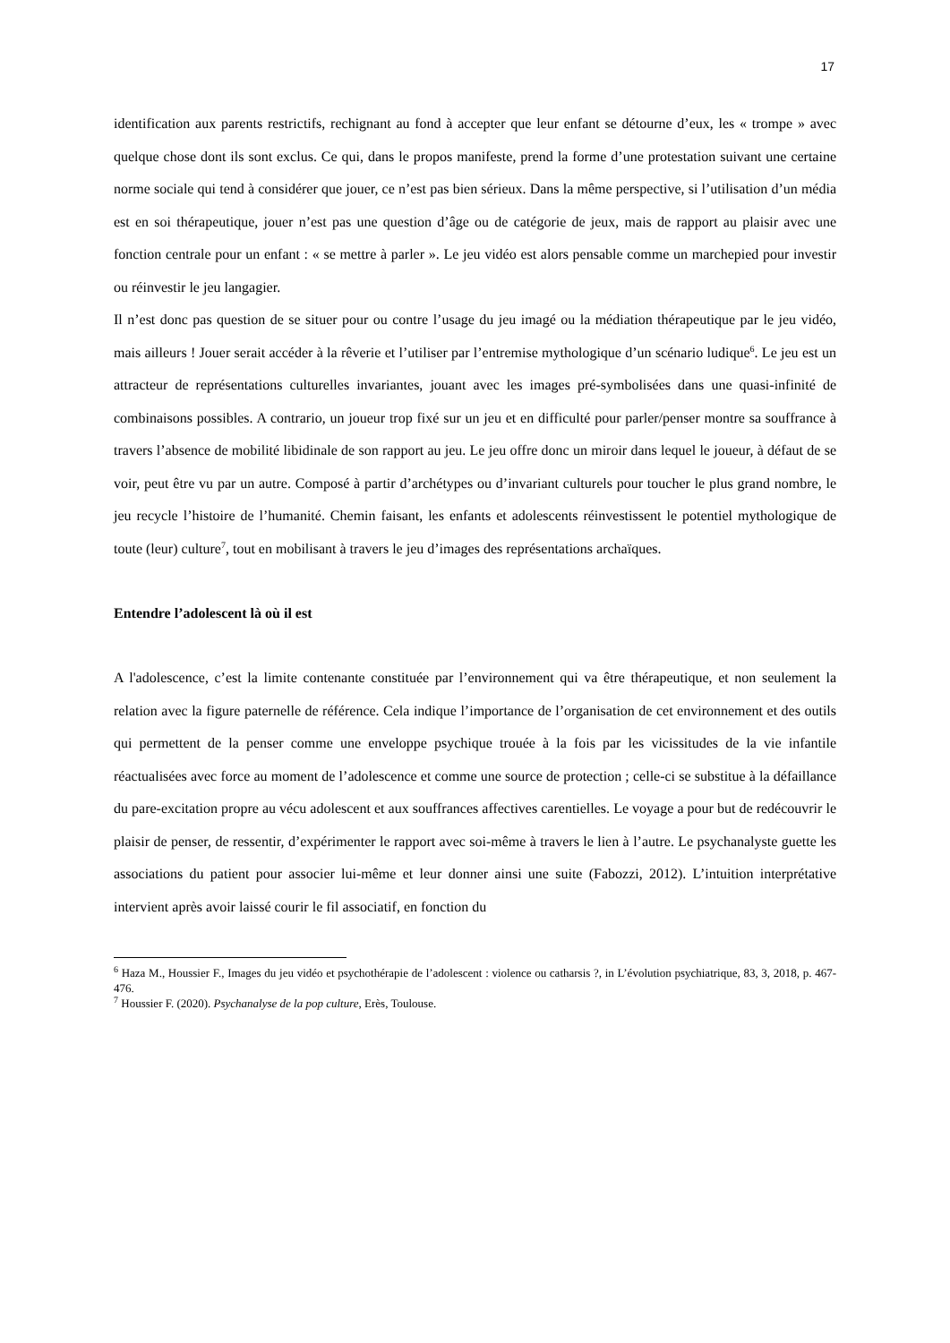17
identification aux parents restrictifs, rechignant au fond à accepter que leur enfant se détourne d’eux, les « trompe » avec quelque chose dont ils sont exclus. Ce qui, dans le propos manifeste, prend la forme d’une protestation suivant une certaine norme sociale qui tend à considérer que jouer, ce n’est pas bien sérieux. Dans la même perspective, si l’utilisation d’un média est en soi thérapeutique, jouer n’est pas une question d’âge ou de catégorie de jeux, mais de rapport au plaisir avec une fonction centrale pour un enfant : « se mettre à parler ». Le jeu vidéo est alors pensable comme un marchepied pour investir ou réinvestir le jeu langagier.
Il n’est donc pas question de se situer pour ou contre l’usage du jeu imagé ou la médiation thérapeutique par le jeu vidéo, mais ailleurs ! Jouer serait accéder à la rêverie et l’utiliser par l’entremise mythologique d’un scénario ludique<sup>6</sup>. Le jeu est un attracteur de représentations culturelles invariantes, jouant avec les images pré-symbolisées dans une quasi-infinité de combinaisons possibles. A contrario, un joueur trop fixé sur un jeu et en difficulté pour parler/penser montre sa souffrance à travers l’absence de mobilité libidinale de son rapport au jeu. Le jeu offre donc un miroir dans lequel le joueur, à défaut de se voir, peut être vu par un autre. Composé à partir d’archétypes ou d’invariant culturels pour toucher le plus grand nombre, le jeu recycle l’histoire de l’humanité. Chemin faisant, les enfants et adolescents réinvestissent le potentiel mythologique de toute (leur) culture<sup>7</sup>, tout en mobilisant à travers le jeu d’images des représentations archaïques.
Entendre l’adolescent là où il est
A l'adolescence, c’est la limite contenante constituée par l’environnement qui va être thérapeutique, et non seulement la relation avec la figure paternelle de référence. Cela indique l’importance de l’organisation de cet environnement et des outils qui permettent de la penser comme une enveloppe psychique trouée à la fois par les vicissitudes de la vie infantile réactualisées avec force au moment de l’adolescence et comme une source de protection ; celle-ci se substitue à la défaillance du pare-excitation propre au vécu adolescent et aux souffrances affectives carentielles. Le voyage a pour but de redécouvrir le plaisir de penser, de ressentir, d’expérimenter le rapport avec soi-même à travers le lien à l’autre. Le psychanalyste guette les associations du patient pour associer lui-même et leur donner ainsi une suite (Fabozzi, 2012). L’intuition interprétative intervient après avoir laissé courir le fil associatif, en fonction du
<sup>6</sup> Haza M., Houssier F., Images du jeu vidéo et psychothérapie de l’adolescent : violence ou catharsis ?, in L’évolution psychiatrique, 83, 3, 2018, p. 467-476.
<sup>7</sup> Houssier F. (2020). Psychanalyse de la pop culture, Erès, Toulouse.